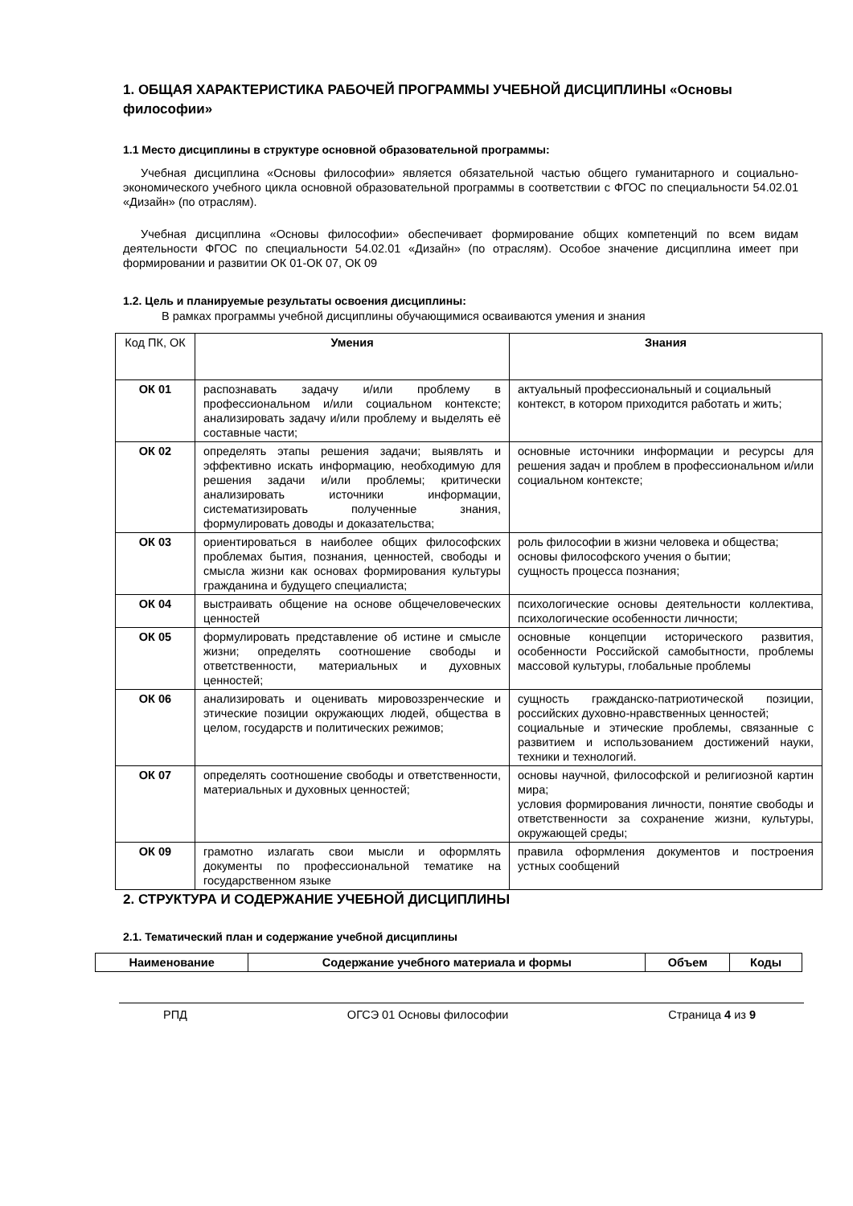1. ОБЩАЯ ХАРАКТЕРИСТИКА РАБОЧЕЙ ПРОГРАММЫ УЧЕБНОЙ ДИСЦИПЛИНЫ «Основы философии»
1.1 Место дисциплины в структуре основной образовательной программы:
Учебная дисциплина «Основы философии» является обязательной частью общего гуманитарного и социально-экономического учебного цикла основной образовательной программы в соответствии с ФГОС по специальности 54.02.01 «Дизайн» (по отраслям).
Учебная дисциплина «Основы философии» обеспечивает формирование общих компетенций по всем видам деятельности ФГОС по специальности 54.02.01 «Дизайн» (по отраслям). Особое значение дисциплина имеет при формировании и развитии ОК 01-ОК 07, ОК 09
1.2. Цель и планируемые результаты освоения дисциплины:
В рамках программы учебной дисциплины обучающимися осваиваются умения и знания
| Код ПК, ОК | Умения | Знания |
| --- | --- | --- |
| ОК 01 | распознавать задачу и/или проблему в профессиональном и/или социальном контексте; анализировать задачу и/или проблему и выделять её составные части; | актуальный профессиональный и социальный контекст, в котором приходится работать и жить; |
| ОК 02 | определять этапы решения задачи; выявлять и эффективно искать информацию, необходимую для решения задачи и/или проблемы; критически анализировать источники информации, систематизировать полученные знания, формулировать доводы и доказательства; | основные источники информации и ресурсы для решения задач и проблем в профессиональном и/или социальном контексте; |
| ОК 03 | ориентироваться в наиболее общих философских проблемах бытия, познания, ценностей, свободы и смысла жизни как основах формирования культуры гражданина и будущего специалиста; | роль философии в жизни человека и общества; основы философского учения о бытии; сущность процесса познания; |
| ОК 04 | выстраивать общение на основе общечеловеческих ценностей | психологические основы деятельности коллектива, психологические особенности личности; |
| ОК 05 | формулировать представление об истине и смысле жизни; определять соотношение свободы и ответственности, материальных и духовных ценностей; | основные концепции исторического развития, особенности Российской самобытности, проблемы массовой культуры, глобальные проблемы |
| ОК 06 | анализировать и оценивать мировоззренческие и этические позиции окружающих людей, общества в целом, государств и политических режимов; | сущность гражданско-патриотической позиции, российских духовно-нравственных ценностей; социальные и этические проблемы, связанные с развитием и использованием достижений науки, техники и технологий. |
| ОК 07 | определять соотношение свободы и ответственности, материальных и духовных ценностей; | основы научной, философской и религиозной картин мира; условия формирования личности, понятие свободы и ответственности за сохранение жизни, культуры, окружающей среды; |
| ОК 09 | грамотно излагать свои мысли и оформлять документы по профессиональной тематике на государственном языке | правила оформления документов и построения устных сообщений |
2. СТРУКТУРА И СОДЕРЖАНИЕ УЧЕБНОЙ ДИСЦИПЛИНЫ
2.1. Тематический план и содержание учебной дисциплины
| Наименование | Содержание учебного материала и формы | Объем | Коды |
| --- | --- | --- | --- |
РПД ОГСЭ 01 Основы философии Страница 4 из 9